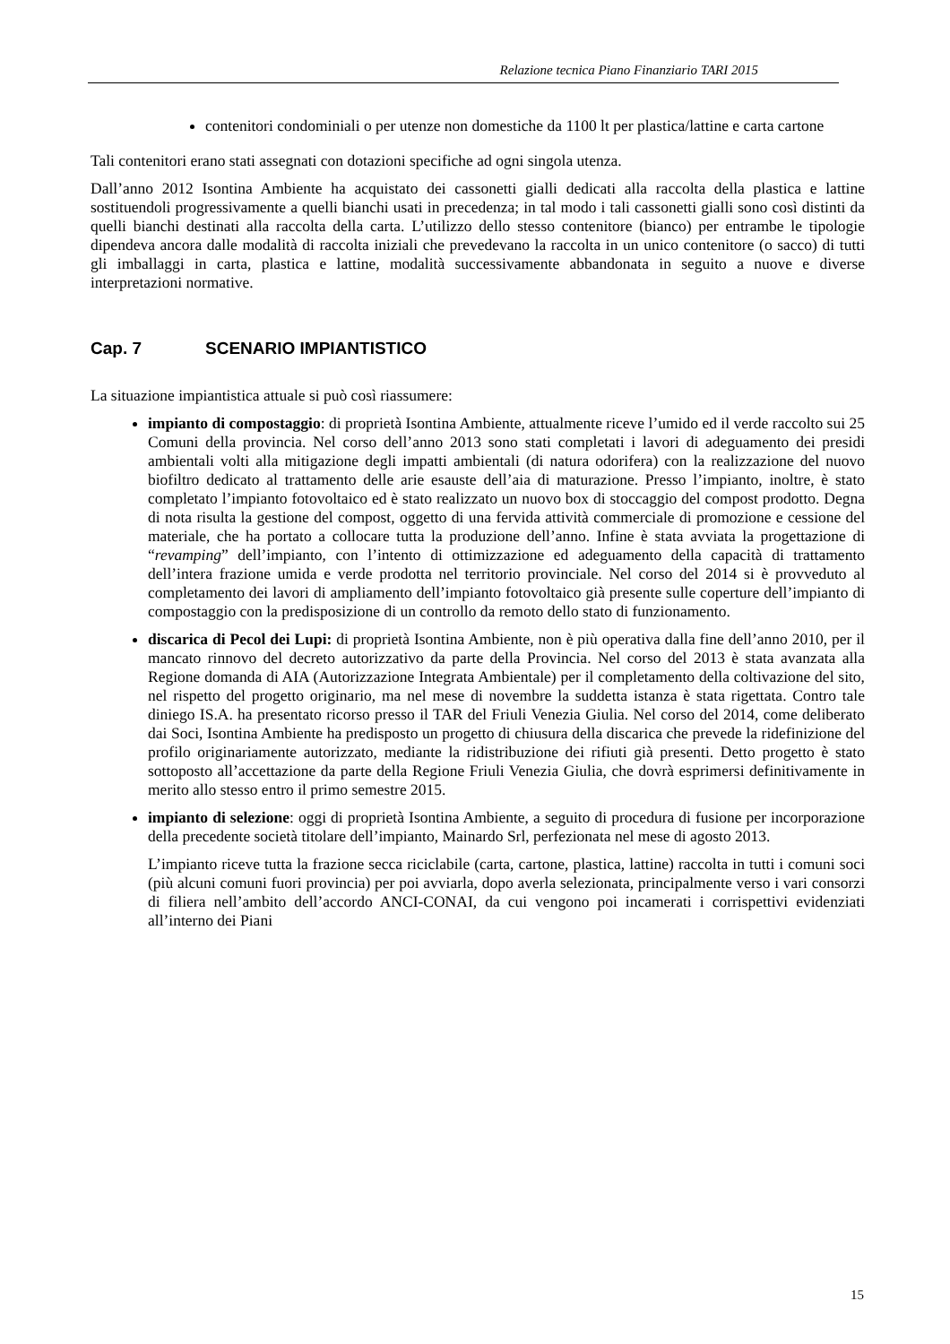Relazione tecnica Piano Finanziario TARI 2015
contenitori condominiali o per utenze non domestiche da 1100 lt per plastica/lattine e carta cartone
Tali contenitori erano stati assegnati con dotazioni specifiche ad ogni singola utenza.
Dall’anno 2012 Isontina Ambiente ha acquistato dei cassonetti gialli dedicati alla raccolta della plastica e lattine sostituendoli progressivamente a quelli bianchi usati in precedenza; in tal modo i tali cassonetti gialli sono così distinti da quelli bianchi destinati alla raccolta della carta. L’utilizzo dello stesso contenitore (bianco) per entrambe le tipologie dipendeva ancora dalle modalità di raccolta iniziali che prevedevano la raccolta in un unico contenitore (o sacco) di tutti gli imballaggi in carta, plastica e lattine, modalità successivamente abbandonata in seguito a nuove e diverse interpretazioni normative.
Cap. 7 SCENARIO IMPIANTISTICO
La situazione impiantistica attuale si può così riassumere:
impianto di compostaggio: di proprietà Isontina Ambiente, attualmente riceve l’umido ed il verde raccolto sui 25 Comuni della provincia. Nel corso dell’anno 2013 sono stati completati i lavori di adeguamento dei presidi ambientali volti alla mitigazione degli impatti ambientali (di natura odorifera) con la realizzazione del nuovo biofiltro dedicato al trattamento delle arie esauste dell’aia di maturazione. Presso l’impianto, inoltre, è stato completato l’impianto fotovoltaico ed è stato realizzato un nuovo box di stoccaggio del compost prodotto. Degna di nota risulta la gestione del compost, oggetto di una fervida attività commerciale di promozione e cessione del materiale, che ha portato a collocare tutta la produzione dell’anno. Infine è stata avviata la progettazione di “revamping” dell’impianto, con l’intento di ottimizzazione ed adeguamento della capacità di trattamento dell’intera frazione umida e verde prodotta nel territorio provinciale. Nel corso del 2014 si è provveduto al completamento dei lavori di ampliamento dell’impianto fotovoltaico già presente sulle coperture dell’impianto di compostaggio con la predisposizione di un controllo da remoto dello stato di funzionamento.
discarica di Pecol dei Lupi: di proprietà Isontina Ambiente, non è più operativa dalla fine dell’anno 2010, per il mancato rinnovo del decreto autorizzativo da parte della Provincia. Nel corso del 2013 è stata avanzata alla Regione domanda di AIA (Autorizzazione Integrata Ambientale) per il completamento della coltivazione del sito, nel rispetto del progetto originario, ma nel mese di novembre la suddetta istanza è stata rigettata. Contro tale diniego IS.A. ha presentato ricorso presso il TAR del Friuli Venezia Giulia. Nel corso del 2014, come deliberato dai Soci, Isontina Ambiente ha predisposto un progetto di chiusura della discarica che prevede la ridefinizione del profilo originariamente autorizzato, mediante la ridistribuzione dei rifiuti già presenti. Detto progetto è stato sottoposto all’accettazione da parte della Regione Friuli Venezia Giulia, che dovrà esprimersi definitivamente in merito allo stesso entro il primo semestre 2015.
impianto di selezione: oggi di proprietà Isontina Ambiente, a seguito di procedura di fusione per incorporazione della precedente società titolare dell’impianto, Mainardo Srl, perfezionata nel mese di agosto 2013.
L’impianto riceve tutta la frazione secca riciclabile (carta, cartone, plastica, lattine) raccolta in tutti i comuni soci (più alcuni comuni fuori provincia) per poi avviarla, dopo averla selezionata, principalmente verso i vari consorzi di filiera nell’ambito dell’accordo ANCI-CONAI, da cui vengono poi incamerati i corrispettivi evidenziati all’interno dei Piani
15